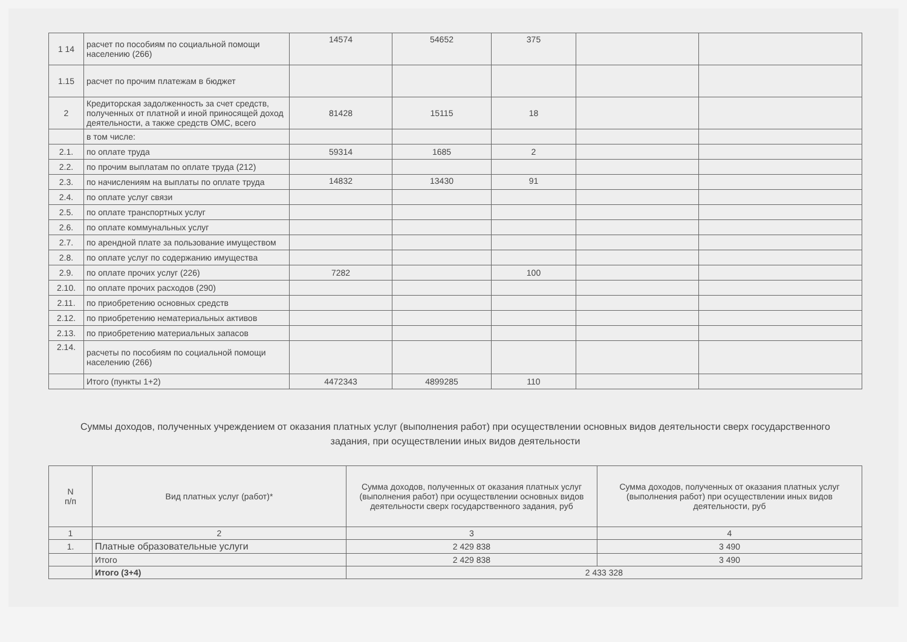| 1 14 | расчет по пособиям по социальной помощи населению (266) | 14574 | 54652 | 375 | | |
| 1.15 | расчет по прочим платежам в бюджет | | | | | |
| 2 | Кредиторская задолженность за счет средств, полученных от платной и иной приносящей доход деятельности, а также средств ОМС, всего | 81428 | 15115 | 18 | | |
| | в том числе: | | | | | |
| 2.1. | по оплате труда | 59314 | 1685 | 2 | | |
| 2.2. | по прочим выплатам по оплате труда (212) | | | | | |
| 2.3. | по начислениям на выплаты по оплате труда | 14832 | 13430 | 91 | | |
| 2.4. | по оплате услуг связи | | | | | |
| 2.5. | по оплате транспортных услуг | | | | | |
| 2.6. | по оплате коммунальных услуг | | | | | |
| 2.7. | по арендной плате за пользование имуществом | | | | | |
| 2.8. | по оплате услуг по содержанию имущества | | | | | |
| 2.9. | по оплате прочих услуг (226) | 7282 | | 100 | | |
| 2.10. | по оплате прочих расходов (290) | | | | | |
| 2.11. | по приобретению основных средств | | | | | |
| 2.12. | по приобретению нематериальных активов | | | | | |
| 2.13. | по приобретению материальных запасов | | | | | |
| 2.14. | расчеты по пособиям по социальной помощи населению (266) | | | | | |
| | Итого (пункты 1+2) | 4472343 | 4899285 | 110 | | |
Суммы доходов, полученных учреждением от оказания платных услуг (выполнения работ) при осуществлении основных видов деятельности сверх государственного задания, при осуществлении иных видов деятельности
| N п/п | Вид платных услуг (работ)* | Сумма доходов, полученных от оказания платных услуг (выполнения работ) при осуществлении основных видов деятельности сверх государственного задания, руб | Сумма доходов, полученных от оказания платных услуг (выполнения работ) при осуществлении иных видов деятельности, руб |
| --- | --- | --- | --- |
| 1 | 2 | 3 | 4 |
| 1. | Платные образовательные услуги | 2 429 838 | 3 490 |
| | Итого | 2 429 838 | 3 490 |
| | Итого (3+4) | 2 433 328 | |